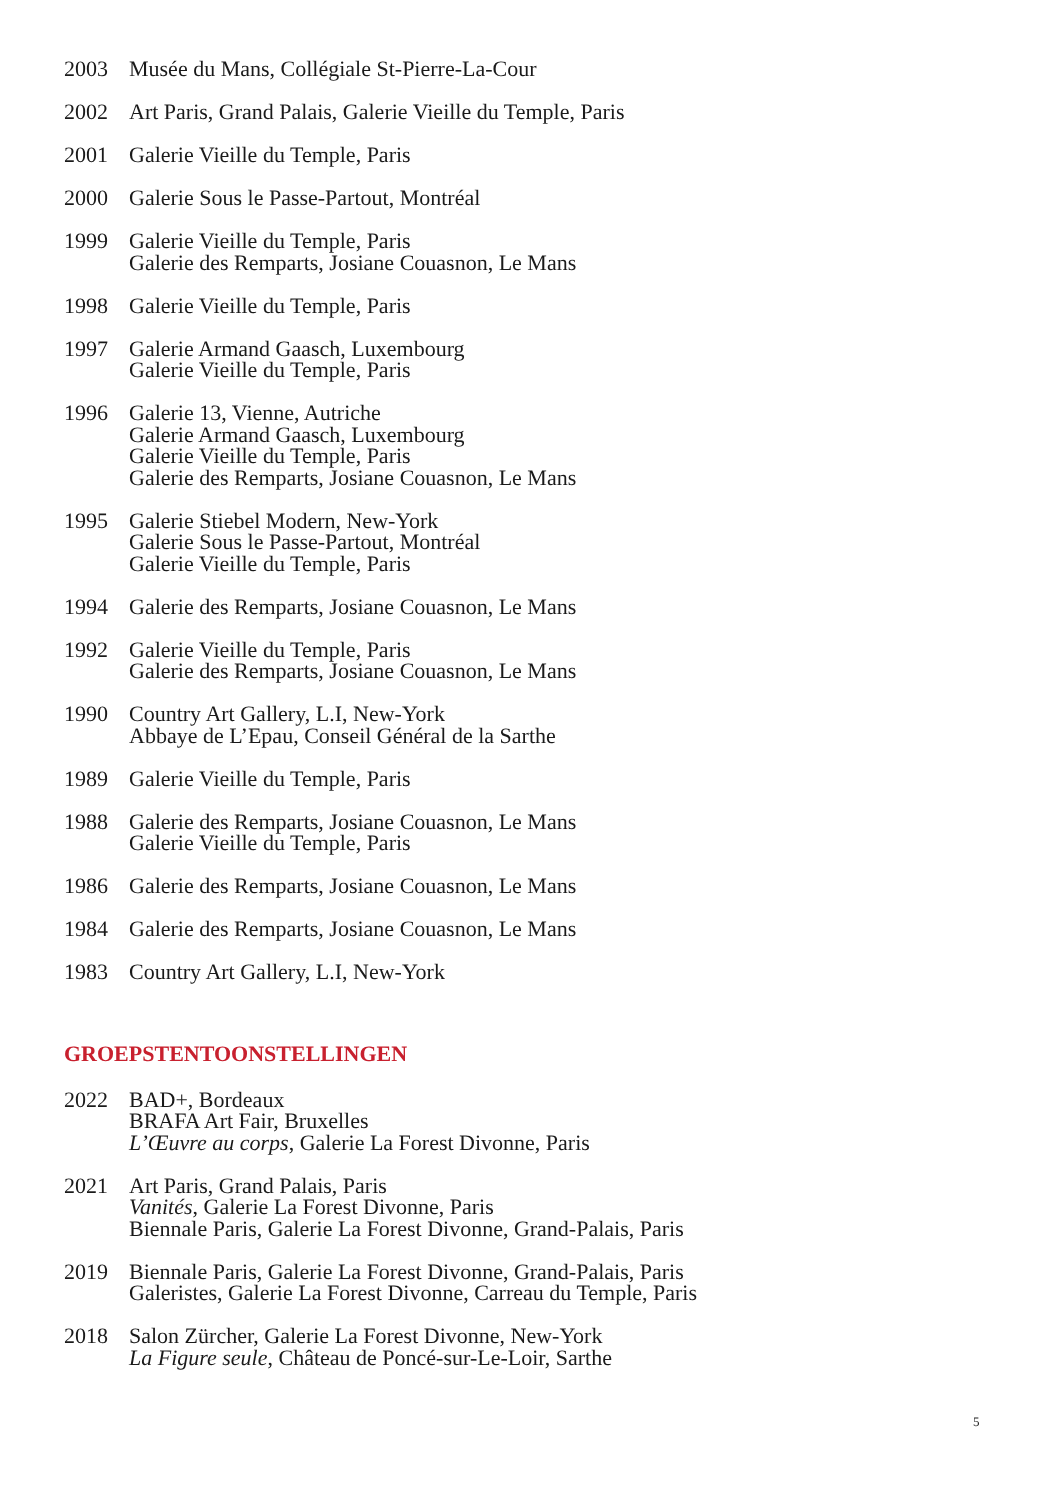2003 Musée du Mans, Collégiale St-Pierre-La-Cour
2002 Art Paris, Grand Palais, Galerie Vieille du Temple, Paris
2001 Galerie Vieille du Temple, Paris
2000 Galerie Sous le Passe-Partout, Montréal
1999 Galerie Vieille du Temple, Paris
Galerie des Remparts, Josiane Couasnon, Le Mans
1998 Galerie Vieille du Temple, Paris
1997 Galerie Armand Gaasch, Luxembourg
Galerie Vieille du Temple, Paris
1996 Galerie 13, Vienne, Autriche
Galerie Armand Gaasch, Luxembourg
Galerie Vieille du Temple, Paris
Galerie des Remparts, Josiane Couasnon, Le Mans
1995 Galerie Stiebel Modern, New-York
Galerie Sous le Passe-Partout, Montréal
Galerie Vieille du Temple, Paris
1994 Galerie des Remparts, Josiane Couasnon, Le Mans
1992 Galerie Vieille du Temple, Paris
Galerie des Remparts, Josiane Couasnon, Le Mans
1990 Country Art Gallery, L.I, New-York
Abbaye de L’Epau, Conseil Général de la Sarthe
1989 Galerie Vieille du Temple, Paris
1988 Galerie des Remparts, Josiane Couasnon, Le Mans
Galerie Vieille du Temple, Paris
1986 Galerie des Remparts, Josiane Couasnon, Le Mans
1984 Galerie des Remparts, Josiane Couasnon, Le Mans
1983 Country Art Gallery, L.I, New-York
GROEPSTENTOONSTELLINGEN
2022 BAD+, Bordeaux
BRAFA Art Fair, Bruxelles
L’Œuvre au corps, Galerie La Forest Divonne, Paris
2021 Art Paris, Grand Palais, Paris
Vanités, Galerie La Forest Divonne, Paris
Biennale Paris, Galerie La Forest Divonne, Grand-Palais, Paris
2019 Biennale Paris, Galerie La Forest Divonne, Grand-Palais, Paris
Galeristes, Galerie La Forest Divonne, Carreau du Temple, Paris
2018 Salon Zürcher, Galerie La Forest Divonne, New-York
La Figure seule, Château de Poncé-sur-Le-Loir, Sarthe
5